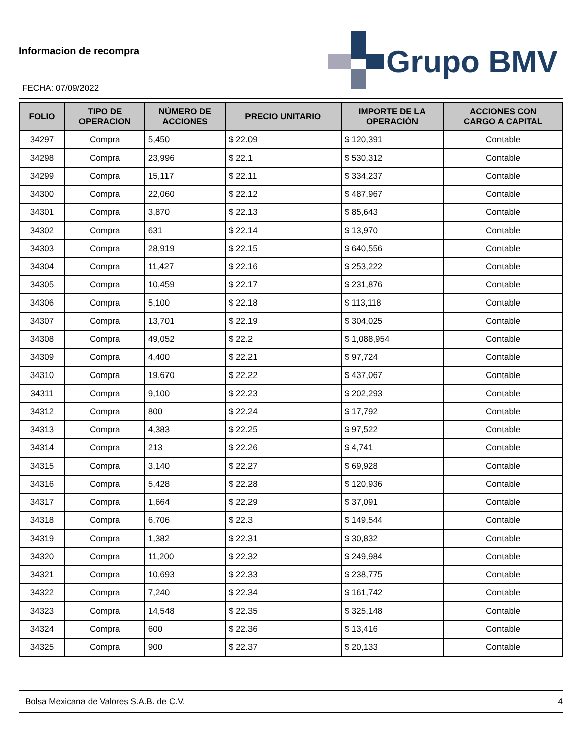Informacion de recompra
Grupo BMV
FECHA: 07/09/2022
| FOLIO | TIPO DE OPERACION | NÚMERO DE ACCIONES | PRECIO UNITARIO | IMPORTE DE LA OPERACIÓN | ACCIONES CON CARGO A CAPITAL |
| --- | --- | --- | --- | --- | --- |
| 34297 | Compra | 5,450 | $ 22.09 | $ 120,391 | Contable |
| 34298 | Compra | 23,996 | $ 22.1 | $ 530,312 | Contable |
| 34299 | Compra | 15,117 | $ 22.11 | $ 334,237 | Contable |
| 34300 | Compra | 22,060 | $ 22.12 | $ 487,967 | Contable |
| 34301 | Compra | 3,870 | $ 22.13 | $ 85,643 | Contable |
| 34302 | Compra | 631 | $ 22.14 | $ 13,970 | Contable |
| 34303 | Compra | 28,919 | $ 22.15 | $ 640,556 | Contable |
| 34304 | Compra | 11,427 | $ 22.16 | $ 253,222 | Contable |
| 34305 | Compra | 10,459 | $ 22.17 | $ 231,876 | Contable |
| 34306 | Compra | 5,100 | $ 22.18 | $ 113,118 | Contable |
| 34307 | Compra | 13,701 | $ 22.19 | $ 304,025 | Contable |
| 34308 | Compra | 49,052 | $ 22.2 | $ 1,088,954 | Contable |
| 34309 | Compra | 4,400 | $ 22.21 | $ 97,724 | Contable |
| 34310 | Compra | 19,670 | $ 22.22 | $ 437,067 | Contable |
| 34311 | Compra | 9,100 | $ 22.23 | $ 202,293 | Contable |
| 34312 | Compra | 800 | $ 22.24 | $ 17,792 | Contable |
| 34313 | Compra | 4,383 | $ 22.25 | $ 97,522 | Contable |
| 34314 | Compra | 213 | $ 22.26 | $ 4,741 | Contable |
| 34315 | Compra | 3,140 | $ 22.27 | $ 69,928 | Contable |
| 34316 | Compra | 5,428 | $ 22.28 | $ 120,936 | Contable |
| 34317 | Compra | 1,664 | $ 22.29 | $ 37,091 | Contable |
| 34318 | Compra | 6,706 | $ 22.3 | $ 149,544 | Contable |
| 34319 | Compra | 1,382 | $ 22.31 | $ 30,832 | Contable |
| 34320 | Compra | 11,200 | $ 22.32 | $ 249,984 | Contable |
| 34321 | Compra | 10,693 | $ 22.33 | $ 238,775 | Contable |
| 34322 | Compra | 7,240 | $ 22.34 | $ 161,742 | Contable |
| 34323 | Compra | 14,548 | $ 22.35 | $ 325,148 | Contable |
| 34324 | Compra | 600 | $ 22.36 | $ 13,416 | Contable |
| 34325 | Compra | 900 | $ 22.37 | $ 20,133 | Contable |
Bolsa Mexicana de Valores S.A.B. de C.V. 4